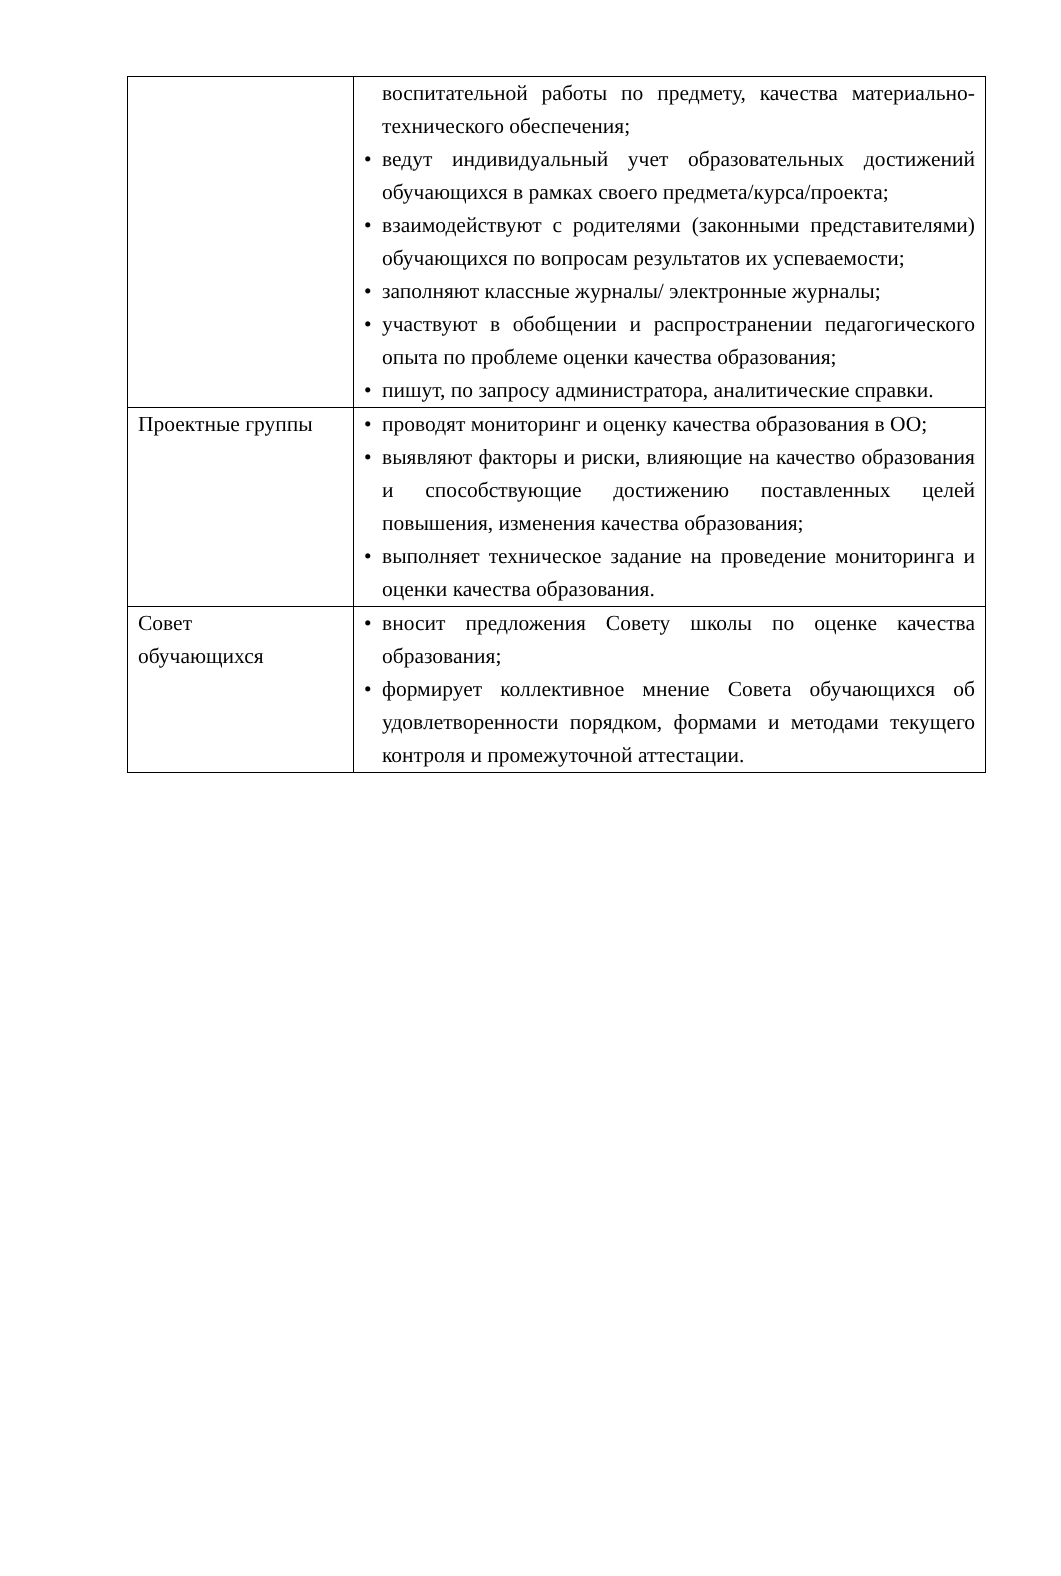| | воспитательной работы по предмету, качества материально-технического обеспечения; • ведут индивидуальный учет образовательных достижений обучающихся в рамках своего предмета/курса/проекта; • взаимодействуют с родителями (законными представителями) обучающихся по вопросам результатов их успеваемости; • заполняют классные журналы/ электронные журналы; • участвуют в обобщении и распространении педагогического опыта по проблеме оценки качества образования; • пишут, по запросу администратора, аналитические справки. |
| Проектные группы | • проводят мониторинг и оценку качества образования в ОО; • выявляют факторы и риски, влияющие на качество образования и способствующие достижению поставленных целей повышения, изменения качества образования; • выполняет техническое задание на проведение мониторинга и оценки качества образования. |
| Совет обучающихся | • вносит предложения Совету школы по оценке качества образования; • формирует коллективное мнение Совета обучающихся об удовлетворенности порядком, формами и методами текущего контроля и промежуточной аттестации. |